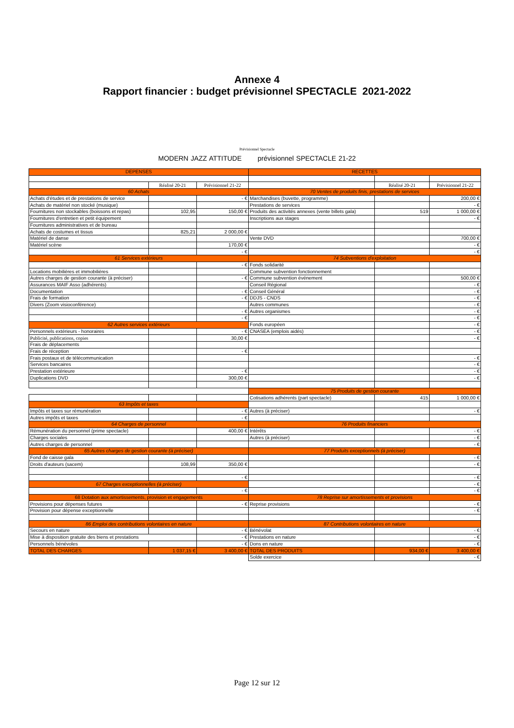Annexe 4
Rapport financier : budget prévisionnel SPECTACLE 2021-2022
Prévisionnel Spectacle
MODERN JAZZ ATTITUDE prévisionnel SPECTACLE 21-22
| DEPENSES | | | RECETTES | | |
| | Réalisé 20-21 | Prévisionnel 21-22 | | Réalisé 20-21 | Prévisionnel 21-22 |
| 60 Achats | | | 70 Ventes de produits finis, prestations de services | | |
| Achats d'études et de prestations de service | | - € | Marchandises (buvette, programme) | | 200,00 € |
| Achats de matériel non stocké (musique) | | | Prestations de services | | - € |
| Fournitures non stockables (boissons et repas) | 102,95 | 150,00 € | Produits des activités annexes (vente billets gala) | 519 | 1 000,00 € |
| Fournitures d'entretien et petit équipement | | | Inscriptions aux stages | | - € |
| Fournitures administratives et de bureau | | | | | |
| Achats de costumes et tissus | 825,21 | 2 000,00 € | | | |
| Matériel de danse | | | Vente DVD | | 700,00 € |
| Matériel scène | | 170,00 € | | | - € |
| | | - € | | | - € |
| 61 Services extérieurs | | | 74 Subventions d'exploitation | | |
| | | - € | Fonds solidarité | | |
| Locations mobilières et immobilières | | | Commune subvention fonctionnement | | |
| Autres charges de gestion courante (à préciser) | | - € | Commune subvention événement | | 500,00 € |
| Assurances MAIF Asso (adhérents) | | | Conseil Régional | | - € |
| Documentation | | - € | Conseil Général | | - € |
| Frais de formation | | - € | DDJS - CNDS | | - € |
| Divers (Zoom visioconférence) | | | Autres communes | | - € |
| | | - € | Autres organismes | | - € |
| | | - € | | | - € |
| 62 Autres services extérieurs | | | Fonds européen | | - € |
| Personnels extérieurs - honoraires | | - € | CNASEA (emplois aidés) | | - € |
| Publicité, publications, copies | | 30,00 € | | | - € |
| Frais de déplacements | | | | | |
| Frais de réception | | - € | | | |
| Frais postaux et de télécommunication | | | | | - € |
| Services bancaires | | | | | - € |
| Prestation extérieure | | - € | | | - € |
| Duplications DVD | | 300,00 € | | | - € |
| | | | 75 Produits de gestion courante | | |
| | | | Cotisations adhérents (part spectacle) | 415 | 1 000,00 € |
| 63 Impôts et taxes | | | | | |
| Impôts et taxes sur rémunération | | - € | Autres (à préciser) | | - € |
| Autres impôts et taxes | | - € | | | |
| 64 Charges de personnel | | | 76 Produits financiers | | |
| Rémunération du personnel (prime spectacle) | | 400,00 € | Intérêts | | - € |
| Charges sociales | | | Autres (à préciser) | | - € |
| Autres charges de personnel | | | | | - € |
| 65 Autres charges de gestion courante (à préciser) | | | 77 Produits exceptionnels (à préciser) | | |
| Fond de caisse gala | | | | | - € |
| Droits d'auteurs (sacem) | 108,99 | 350,00 € | | | - € |
| | | - € | | | - € |
| 67 Charges exceptionnelles (à préciser) | | | | | - € |
| | | - € | | | - € |
| 68 Dotation aux amortissements, provision et engagements | | | 78 Reprise sur amortissements et provisions | | |
| Provisions pour dépenses futures | | - € | Reprise provisions | | - € |
| Provision pour dépense exceptionnelle | | | | | - € |
| 86 Emploi des contributions volontaires en nature | | | 87 Contributions volontaires en nature | | |
| Secours en nature | | - € | Bénévolat | | - € |
| Mise à disposition gratuite des biens et prestations | | - € | Prestations en nature | | - € |
| Personnels bénévoles | | - € | Dons en nature | | - € |
| TOTAL DES CHARGES | 1 037,15 € | 3 400,00 € | TOTAL DES PRODUITS | 934,00 € | 3 400,00 € |
| | | | Solde exercice | | - € |
Page 12 sur 12